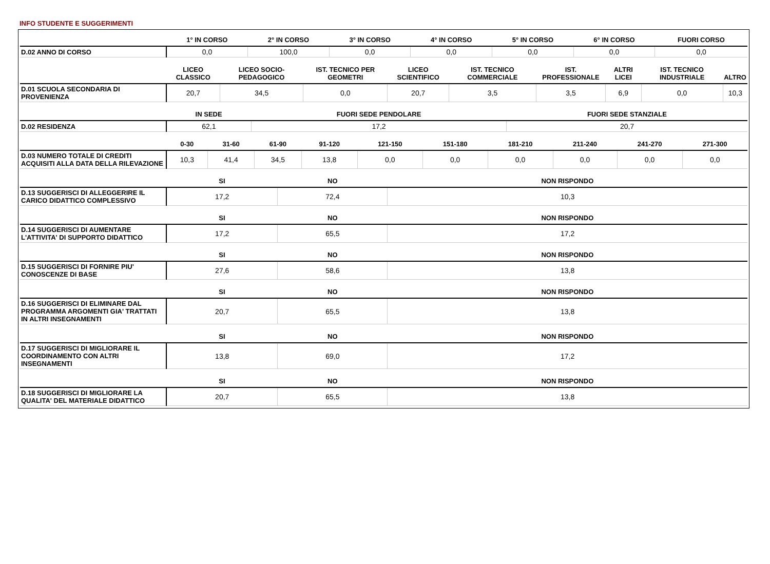INFO STUDENTE E SUGGERIMENTI
| | 1° IN CORSO | 2° IN CORSO | 3° IN CORSO | 4° IN CORSO | 5° IN CORSO | 6° IN CORSO | FUORI CORSO |
| --- | --- | --- | --- | --- | --- | --- | --- |
| D.02 ANNO DI CORSO | 0,0 | 100,0 | 0,0 | 0,0 | 0,0 | 0,0 | 0,0 |
| | LICEO CLASSICO | LICEO SOCIO-PEDAGOGICO | IST. TECNICO PER GEOMETRI | LICEO SCIENTIFICO | IST. TECNICO COMMERCIALE | IST. PROFESSIONALE | ALTRI LICEI | IST. TECNICO INDUSTRIALE | ALTRO |
| --- | --- | --- | --- | --- | --- | --- | --- | --- | --- |
| D.01 SCUOLA SECONDARIA DI PROVENIENZA | 20,7 | 34,5 | 0,0 | 20,7 | 3,5 | 3,5 | 6,9 | 0,0 | 10,3 |
| | IN SEDE | FUORI SEDE PENDOLARE | FUORI SEDE STANZIALE |
| --- | --- | --- | --- |
| D.02 RESIDENZA | 62,1 | 17,2 | 20,7 |
| | 0-30 | 31-60 | 61-90 | 91-120 | 121-150 | 151-180 | 181-210 | 211-240 | 241-270 | 271-300 |
| --- | --- | --- | --- | --- | --- | --- | --- | --- | --- | --- |
| D.03 NUMERO TOTALE DI CREDITI ACQUISITI ALLA DATA DELLA RILEVAZIONE | 10,3 | 41,4 | 34,5 | 13,8 | 0,0 | 0,0 | 0,0 | 0,0 | 0,0 | 0,0 |
| | SI | NO | NON RISPONDO |
| --- | --- | --- | --- |
| D.13 SUGGERISCI DI ALLEGGERIRE IL CARICO DIDATTICO COMPLESSIVO | 17,2 | 72,4 | 10,3 |
| | SI | NO | NON RISPONDO |
| --- | --- | --- | --- |
| D.14 SUGGERISCI DI AUMENTARE L'ATTIVITA' DI SUPPORTO DIDATTICO | 17,2 | 65,5 | 17,2 |
| | SI | NO | NON RISPONDO |
| --- | --- | --- | --- |
| D.15 SUGGERISCI DI FORNIRE PIU' CONOSCENZE DI BASE | 27,6 | 58,6 | 13,8 |
| | SI | NO | NON RISPONDO |
| --- | --- | --- | --- |
| D.16 SUGGERISCI DI ELIMINARE DAL PROGRAMMA ARGOMENTI GIA' TRATTATI IN ALTRI INSEGNAMENTI | 20,7 | 65,5 | 13,8 |
| | SI | NO | NON RISPONDO |
| --- | --- | --- | --- |
| D.17 SUGGERISCI DI MIGLIORARE IL COORDINAMENTO CON ALTRI INSEGNAMENTI | 13,8 | 69,0 | 17,2 |
| | SI | NO | NON RISPONDO |
| --- | --- | --- | --- |
| D.18 SUGGERISCI DI MIGLIORARE LA QUALITA' DEL MATERIALE DIDATTICO | 20,7 | 65,5 | 13,8 |